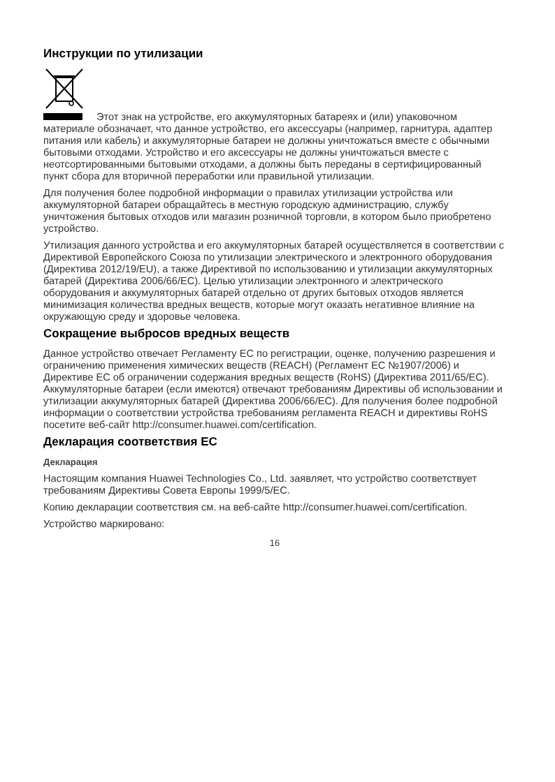Инструкции по утилизации
Этот знак на устройстве, его аккумуляторных батареях и (или) упаковочном материале обозначает, что данное устройство, его аксессуары (например, гарнитура, адаптер питания или кабель) и аккумуляторные батареи не должны уничтожаться вместе с обычными бытовыми отходами. Устройство и его аксессуары не должны уничтожаться вместе с неотсортированными бытовыми отходами, а должны быть переданы в сертифицированный пункт сбора для вторичной переработки или правильной утилизации.
Для получения более подробной информации о правилах утилизации устройства или аккумуляторной батареи обращайтесь в местную городскую администрацию, службу уничтожения бытовых отходов или магазин розничной торговли, в котором было приобретено устройство.
Утилизация данного устройства и его аккумуляторных батарей осуществляется в соответствии с Директивой Европейского Союза по утилизации электрического и электронного оборудования (Директива 2012/19/EU), а также Директивой по использованию и утилизации аккумуляторных батарей (Директива 2006/66/EC). Целью утилизации электронного и электрического оборудования и аккумуляторных батарей отдельно от других бытовых отходов является минимизация количества вредных веществ, которые могут оказать негативное влияние на окружающую среду и здоровье человека.
Сокращение выбросов вредных веществ
Данное устройство отвечает Регламенту ЕС по регистрации, оценке, получению разрешения и ограничению применения химических веществ (REACH) (Регламент ЕС №1907/2006) и Директиве ЕС об ограничении содержания вредных веществ (RoHS) (Директива 2011/65/EC). Аккумуляторные батареи (если имеются) отвечают требованиям Директивы об использовании и утилизации аккумуляторных батарей (Директива 2006/66/EC). Для получения более подробной информации о соответствии устройства требованиям регламента REACH и директивы RoHS посетите веб-сайт http://consumer.huawei.com/certification.
Декларация соответствия ЕС
Декларация
Настоящим компания Huawei Technologies Co., Ltd. заявляет, что устройство соответствует требованиям Директивы Совета Европы 1999/5/EC.
Копию декларации соответствия см. на веб-сайте http://consumer.huawei.com/certification.
Устройство маркировано:
16